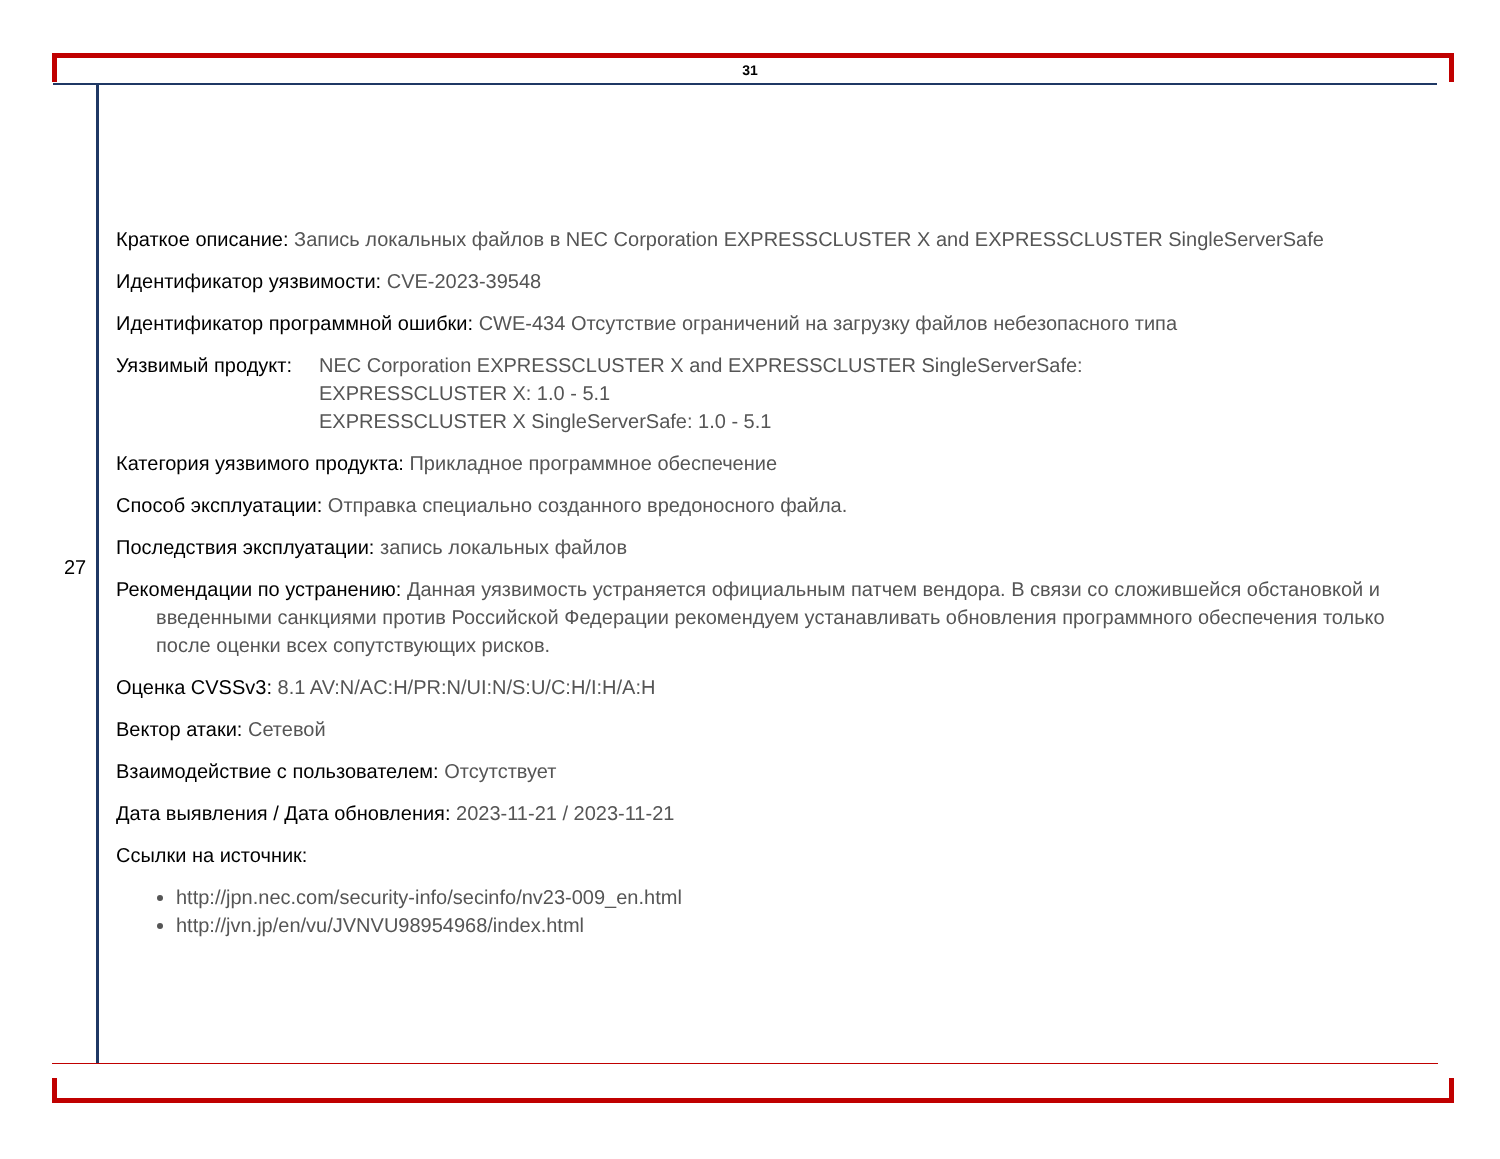31
27
Краткое описание: Запись локальных файлов в NEC Corporation EXPRESSCLUSTER X and EXPRESSCLUSTER SingleServerSafe
Идентификатор уязвимости: CVE-2023-39548
Идентификатор программной ошибки: CWE-434 Отсутствие ограничений на загрузку файлов небезопасного типа
Уязвимый продукт:
NEC Corporation EXPRESSCLUSTER X and EXPRESSCLUSTER SingleServerSafe:
EXPRESSCLUSTER X: 1.0 - 5.1
EXPRESSCLUSTER X SingleServerSafe: 1.0 - 5.1
Категория уязвимого продукта: Прикладное программное обеспечение
Способ эксплуатации: Отправка специально созданного вредоносного файла.
Последствия эксплуатации: запись локальных файлов
Рекомендации по устранению: Данная уязвимость устраняется официальным патчем вендора. В связи со сложившейся обстановкой и введенными санкциями против Российской Федерации рекомендуем устанавливать обновления программного обеспечения только после оценки всех сопутствующих рисков.
Оценка CVSSv3: 8.1 AV:N/AC:H/PR:N/UI:N/S:U/C:H/I:H/A:H
Вектор атаки: Сетевой
Взаимодействие с пользователем: Отсутствует
Дата выявления / Дата обновления: 2023-11-21 / 2023-11-21
Ссылки на источник:
http://jpn.nec.com/security-info/secinfo/nv23-009_en.html
http://jvn.jp/en/vu/JVNVU98954968/index.html